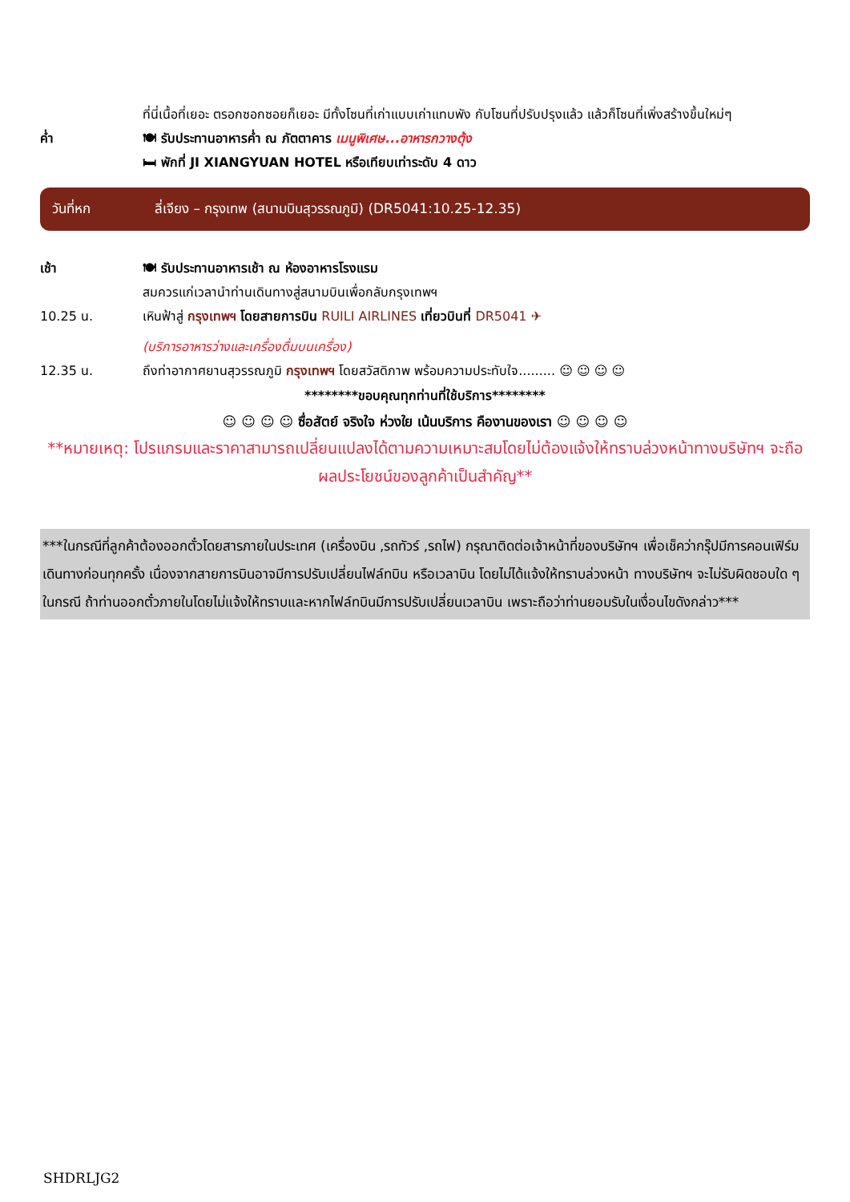ที่นี่เนื้อที่เยอะ ตรอกซอกซอยก็เยอะ มีทั้งโซนที่เก่าแบบเก่าแทบพัง กับโซนที่ปรับปรุงแล้ว แล้วก็โซนที่เพิ่งสร้างขึ้นใหม่ๆ
ค่ำ 🍽 รับประทานอาหารค่ำ ณ ภัตตาคาร เมนูพิเศษ...อาหารกวางตุ้ง
🛏 พักที่ JI XIANGYUAN HOTEL หรือเทียบเท่าระดับ 4 ดาว
วันที่หก ลี่เจียง – กรุงเทพ (สนามบินสุวรรณภูมิ) (DR5041:10.25-12.35)
เช้า 🍽 รับประทานอาหารเช้า ณ ห้องอาหารโรงแรม
สมควรแก่เวลานำท่านเดินทางสู่สนามบินเพื่อกลับกรุงเทพฯ
10.25 น. เหินฟ้าสู่ กรุงเทพฯ โดยสายการบิน RUILI AIRLINES เที่ยวบินที่ DR5041 ✈
(บริการอาหารว่างและเครื่องดื่มบนเครื่อง)
12.35 น. ถึงท่าอากาศยานสุวรรณภูมิ กรุงเทพฯ โดยสวัสดิภาพ พร้อมความประทับใจ......... ☺ ☺ ☺ ☺
********ขอบคุณทุกท่านที่ใช้บริการ********
☺ ☺ ☺ ☺ ซื่อสัตย์ จริงใจ ห่วงใย เน้นบริการ คืองานของเรา ☺ ☺ ☺ ☺
**หมายเหตุ: โปรแกรมและราคาสามารถเปลี่ยนแปลงได้ตามความเหมาะสมโดยไม่ต้องแจ้งให้ทราบล่วงหน้าทางบริษัทฯ จะถือผลประโยชน์ของลูกค้าเป็นสำคัญ**
***ในกรณีที่ลูกค้าต้องออกตั๋วโดยสารภายในประเทศ (เครื่องบิน ,รถทัวร์ ,รถไฟ) กรุณาติดต่อเจ้าหน้าที่ของบริษัทฯ เพื่อเช็คว่ากรุ๊ปมีการคอนเฟิร์มเดินทางก่อนทุกครั้ง เนื่องจากสายการบินอาจมีการปรับเปลี่ยนไฟล์ทบิน หรือเวลาบิน โดยไม่ได้แจ้งให้ทราบล่วงหน้า ทางบริษัทฯ จะไม่รับผิดชอบใด ๆ ในกรณี ถ้าท่านออกตั๋วภายในโดยไม่แจ้งให้ทราบและหากไฟล์ทบินมีการปรับเปลี่ยนเวลาบิน เพราะถือว่าท่านยอมรับในเงื่อนไขดังกล่าว***
SHDRLJG2